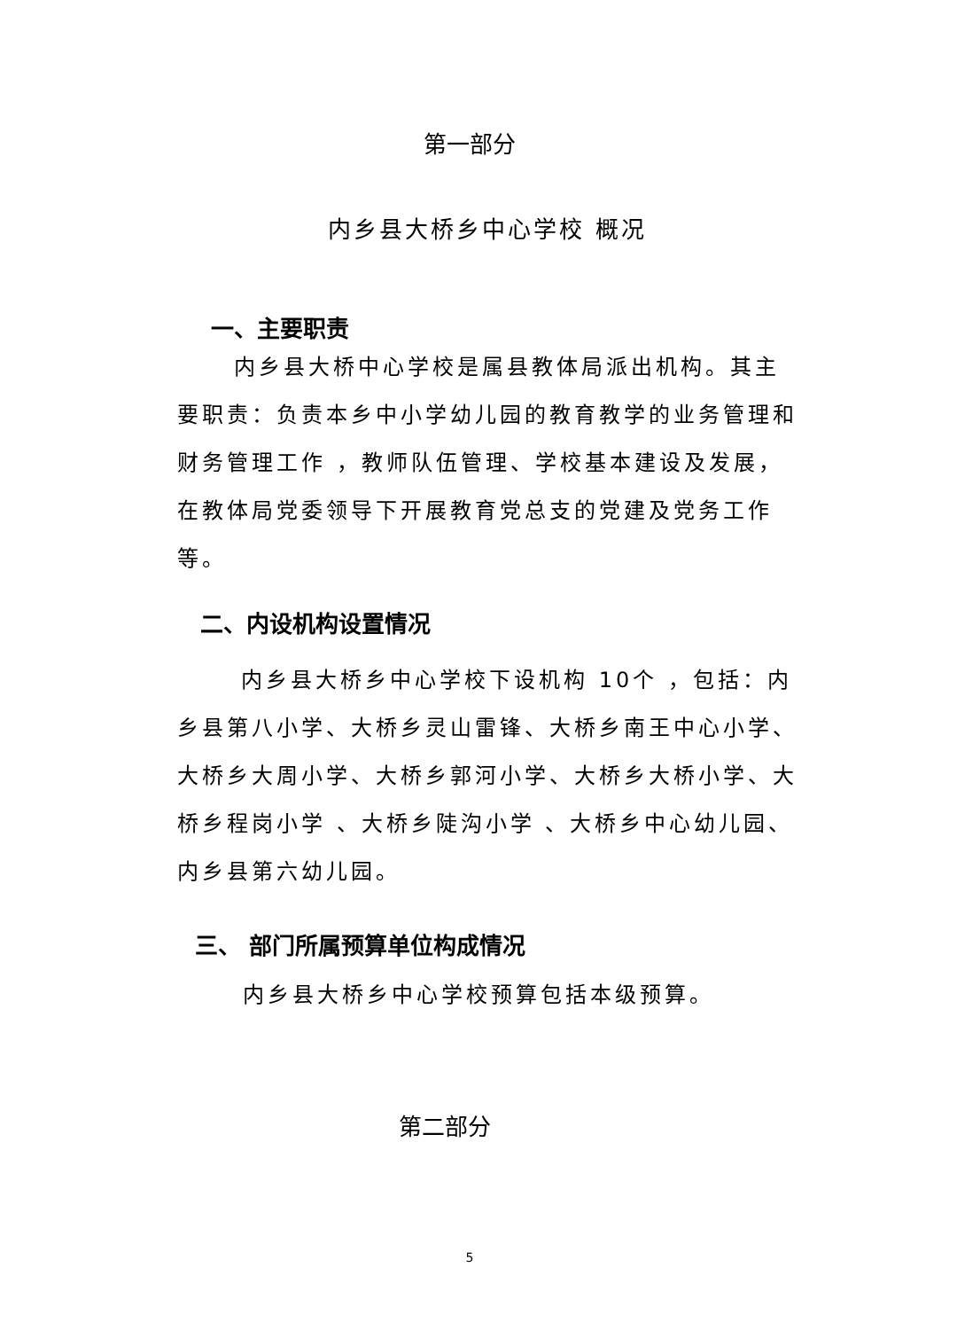第一部分
内乡县大桥乡中心学校 概况
一、主要职责
内乡县大桥中心学校是属县教体局派出机构。其主要职责：负责本乡中小学幼儿园的教育教学的业务管理和财务管理工作 ，教师队伍管理、学校基本建设及发展，在教体局党委领导下开展教育党总支的党建及党务工作等。
二、内设机构设置情况
内乡县大桥乡中心学校下设机构 10个 ，包括：内乡县第八小学、大桥乡灵山雷锋、大桥乡南王中心小学、大桥乡大周小学、大桥乡郭河小学、大桥乡大桥小学、大桥乡程岗小学 、大桥乡陡沟小学 、大桥乡中心幼儿园、内乡县第六幼儿园。
三、 部门所属预算单位构成情况
内乡县大桥乡中心学校预算包括本级预算。
第二部分
5